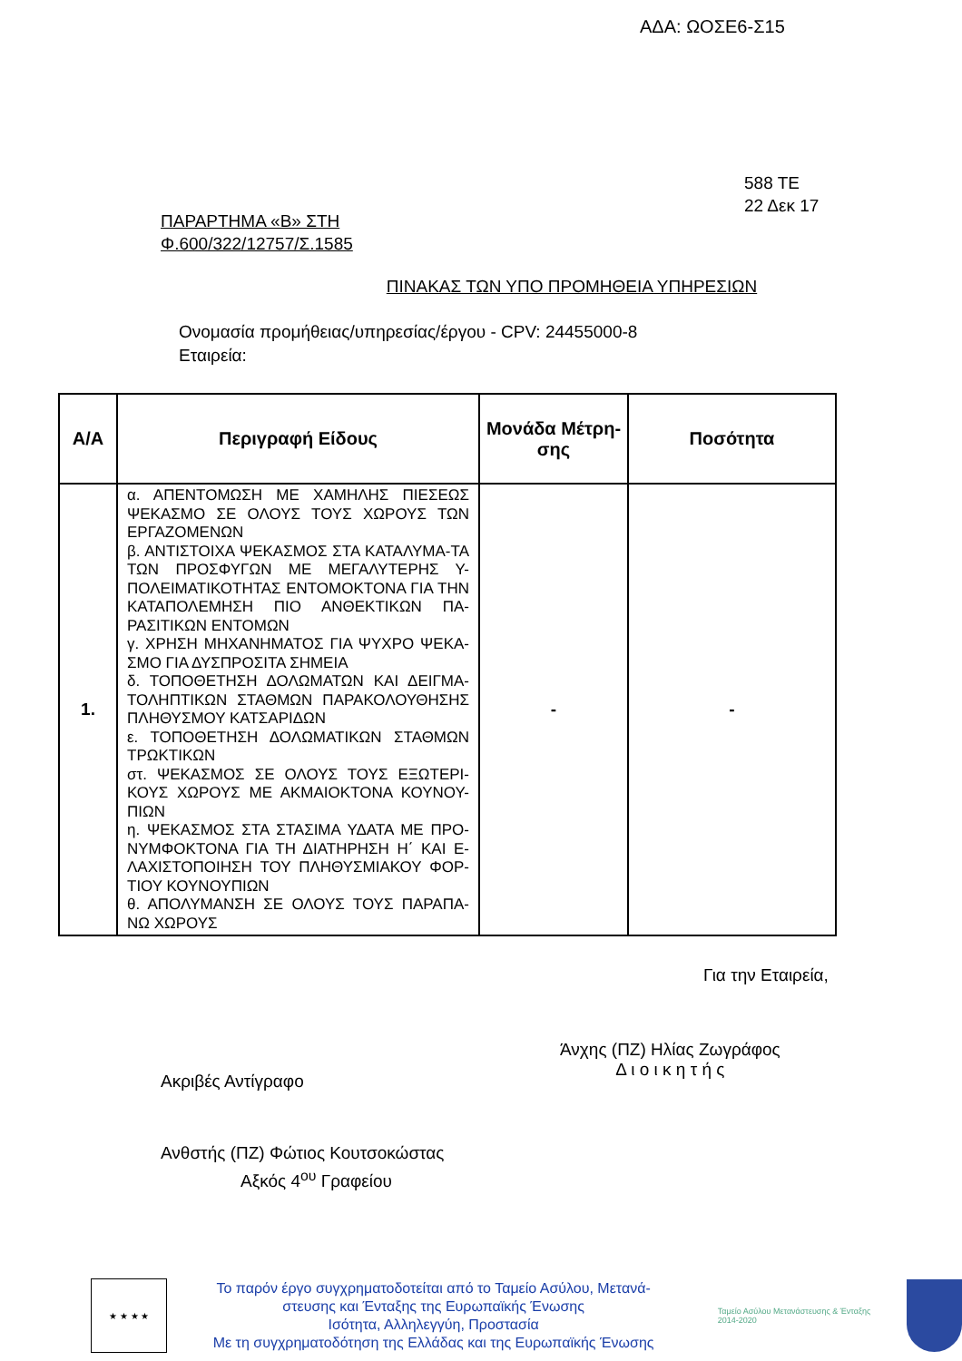ΑΔΑ: ΩΟΣΕ6-Σ15
588 ΤΕ
22 Δεκ 17
ΠΑΡΑΡΤΗΜΑ «Β» ΣΤΗ
Φ.600/322/12757/Σ.1585
ΠΙΝΑΚΑΣ ΤΩΝ ΥΠΟ ΠΡΟΜΗΘΕΙΑ ΥΠΗΡΕΣΙΩΝ
Ονομασία προμήθειας/υπηρεσίας/έργου - CPV: 24455000-8
Εταιρεία:
| Α/Α | Περιγραφή Είδους | Μονάδα Μέτρη-σης | Ποσότητα |
| --- | --- | --- | --- |
| 1. | α. ΑΠΕΝΤΟΜΩΣΗ ΜΕ ΧΑΜΗΛΗΣ ΠΙΕΣΕΩΣ ΨΕΚΑΣΜΟ ΣΕ ΟΛΟΥΣ ΤΟΥΣ ΧΩΡΟΥΣ ΤΩΝ ΕΡΓΑΖΟΜΕΝΩΝ β. ΑΝΤΙΣΤΟΙΧΑ ΨΕΚΑΣΜΟΣ ΣΤΑ ΚΑΤΑΛΥΜΑ-ΤΑ ΤΩΝ ΠΡΟΣΦΥΓΩΝ ΜΕ ΜΕΓΑΛΥΤΕΡΗΣ Υ-ΠΟΛΕΙΜΑΤΙΚΟΤΗΤΑΣ ΕΝΤΟΜΟΚΤΟΝΑ ΓΙΑ ΤΗΝ ΚΑΤΑΠΟΛΕΜΗΣΗ ΠΙΟ ΑΝΘΕΚΤΙΚΩΝ ΠΑ-ΡΑΣΙΤΙΚΩΝ ΕΝΤΟΜΩΝ γ. ΧΡΗΣΗ ΜΗΧΑΝΗΜΑΤΟΣ ΓΙΑ ΨΥΧΡΟ ΨΕΚΑ-ΣΜΟ ΓΙΑ ΔΥΣΠΡΟΣΙΤΑ ΣΗΜΕΙΑ δ. ΤΟΠΟΘΕΤΗΣΗ ΔΟΛΩΜΑΤΩΝ ΚΑΙ ΔΕΙΓΜΑ-ΤΟΛΗΠΤΙΚΩΝ ΣΤΑΘΜΩΝ ΠΑΡΑΚΟΛΟΥΘΗΣΗΣ ΠΛΗΘΥΣΜΟΥ ΚΑΤΣΑΡΙΔΩΝ ε. ΤΟΠΟΘΕΤΗΣΗ ΔΟΛΩΜΑΤΙΚΩΝ ΣΤΑΘΜΩΝ ΤΡΩΚΤΙΚΩΝ στ. ΨΕΚΑΣΜΟΣ ΣΕ ΟΛΟΥΣ ΤΟΥΣ ΕΞΩΤΕΡΙ-ΚΟΥΣ ΧΩΡΟΥΣ ΜΕ ΑΚΜΑΙΟΚΤΟΝΑ ΚΟΥΝΟΥ-ΠΙΩΝ η. ΨΕΚΑΣΜΟΣ ΣΤΑ ΣΤΑΣΙΜΑ ΥΔΑΤΑ ΜΕ ΠΡΟ-ΝΥΜΦΟΚΤΟΝΑ ΓΙΑ ΤΗ ΔΙΑΤΗΡΗΣΗ Η΄ ΚΑΙ Ε-ΛΑΧΙΣΤΟΠΟΙΗΣΗ ΤΟΥ ΠΛΗΘΥΣΜΙΑΚΟΥ ΦΟΡ-ΤΙΟΥ ΚΟΥΝΟΥΠΙΩΝ θ. ΑΠΟΛΥΜΑΝΣΗ ΣΕ ΟΛΟΥΣ ΤΟΥΣ ΠΑΡΑΠΑ-ΝΩ ΧΩΡΟΥΣ | - | - |
Για την Εταιρεία,
Ακριβές Αντίγραφο
Άνχης (ΠΖ) Ηλίας Ζωγράφος
Δ ι ο ι κ η τ ή ς
Ανθστής (ΠΖ) Φώτιος Κουτσοκώστας
Αξκός 4<sup>ου</sup> Γραφείου
★ ★ ★ ★
Το παρόν έργο συγχρηματοδοτείται από το Ταμείο Ασύλου, Μετανά-στευσης και Ένταξης της Ευρωπαϊκής Ένωσης
Ισότητα, Αλληλεγγύη, Προστασία
Με τη συγχρηματοδότηση της Ελλάδας και της Ευρωπαϊκής Ένωσης
Ταμείο Ασύλου Μετανάστευσης & Ένταξης 2014-2020